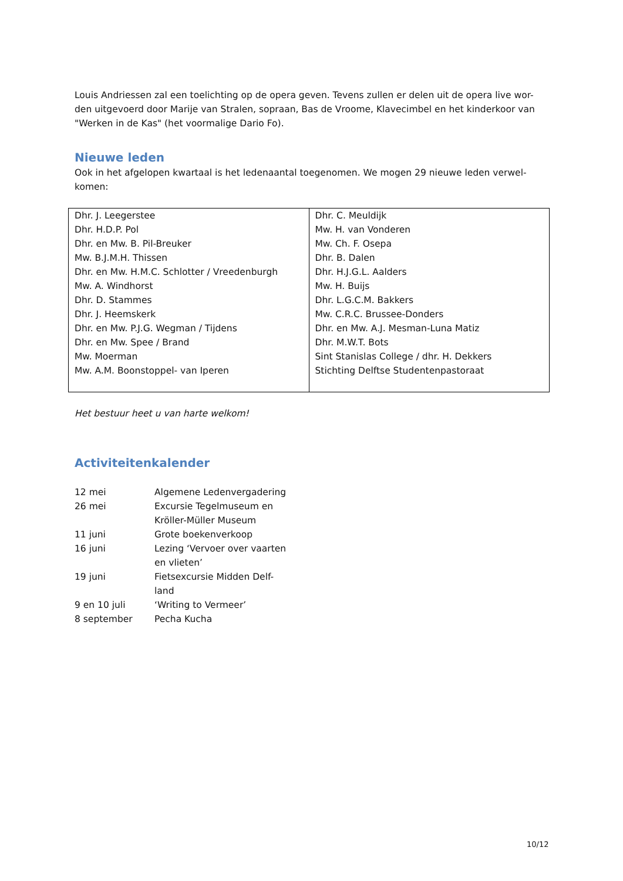Louis Andriessen zal een toelichting op de opera geven. Tevens zullen er delen uit de opera live wor-den uitgevoerd door Marije van Stralen, sopraan, Bas de Vroome, Klavecimbel en het kinderkoor van "Werken in de Kas" (het voormalige Dario Fo).
Nieuwe leden
Ook in het afgelopen kwartaal is het ledenaantal toegenomen. We mogen 29 nieuwe leden verwel-komen:
| Dhr. J. Leegerstee Dhr. H.D.P. Pol Dhr. en Mw. B. Pil-Breuker Mw. B.J.M.H. Thissen Dhr. en Mw. H.M.C. Schlotter / Vreedenburgh Mw. A. Windhorst Dhr. D. Stammes Dhr. J. Heemskerk Dhr. en Mw. P.J.G. Wegman / Tijdens Dhr. en Mw. Spee / Brand Mw. Moerman Mw. A.M. Boonstoppel- van Iperen | Dhr. C. Meuldijk Mw. H. van Vonderen Mw. Ch. F. Osepa Dhr. B. Dalen Dhr. H.J.G.L. Aalders Mw. H. Buijs Dhr. L.G.C.M. Bakkers Mw. C.R.C. Brussee-Donders Dhr. en Mw. A.J. Mesman-Luna Matiz Dhr. M.W.T. Bots Sint Stanislas College / dhr. H. Dekkers Stichting Delftse Studentenpastoraat |
Het bestuur heet u van harte welkom!
Activiteitenkalender
| 12 mei | Algemene Ledenvergadering |
| 26 mei | Excursie Tegelmuseum en Kröller-Müller Museum |
| 11 juni | Grote boekenverkoop |
| 16 juni | Lezing ‘Vervoer over vaarten en vlieten’ |
| 19 juni | Fietsexcursie Midden Delf- land |
| 9 en 10 juli | ‘Writing to Vermeer’ |
| 8 september | Pecha Kucha |
10/12